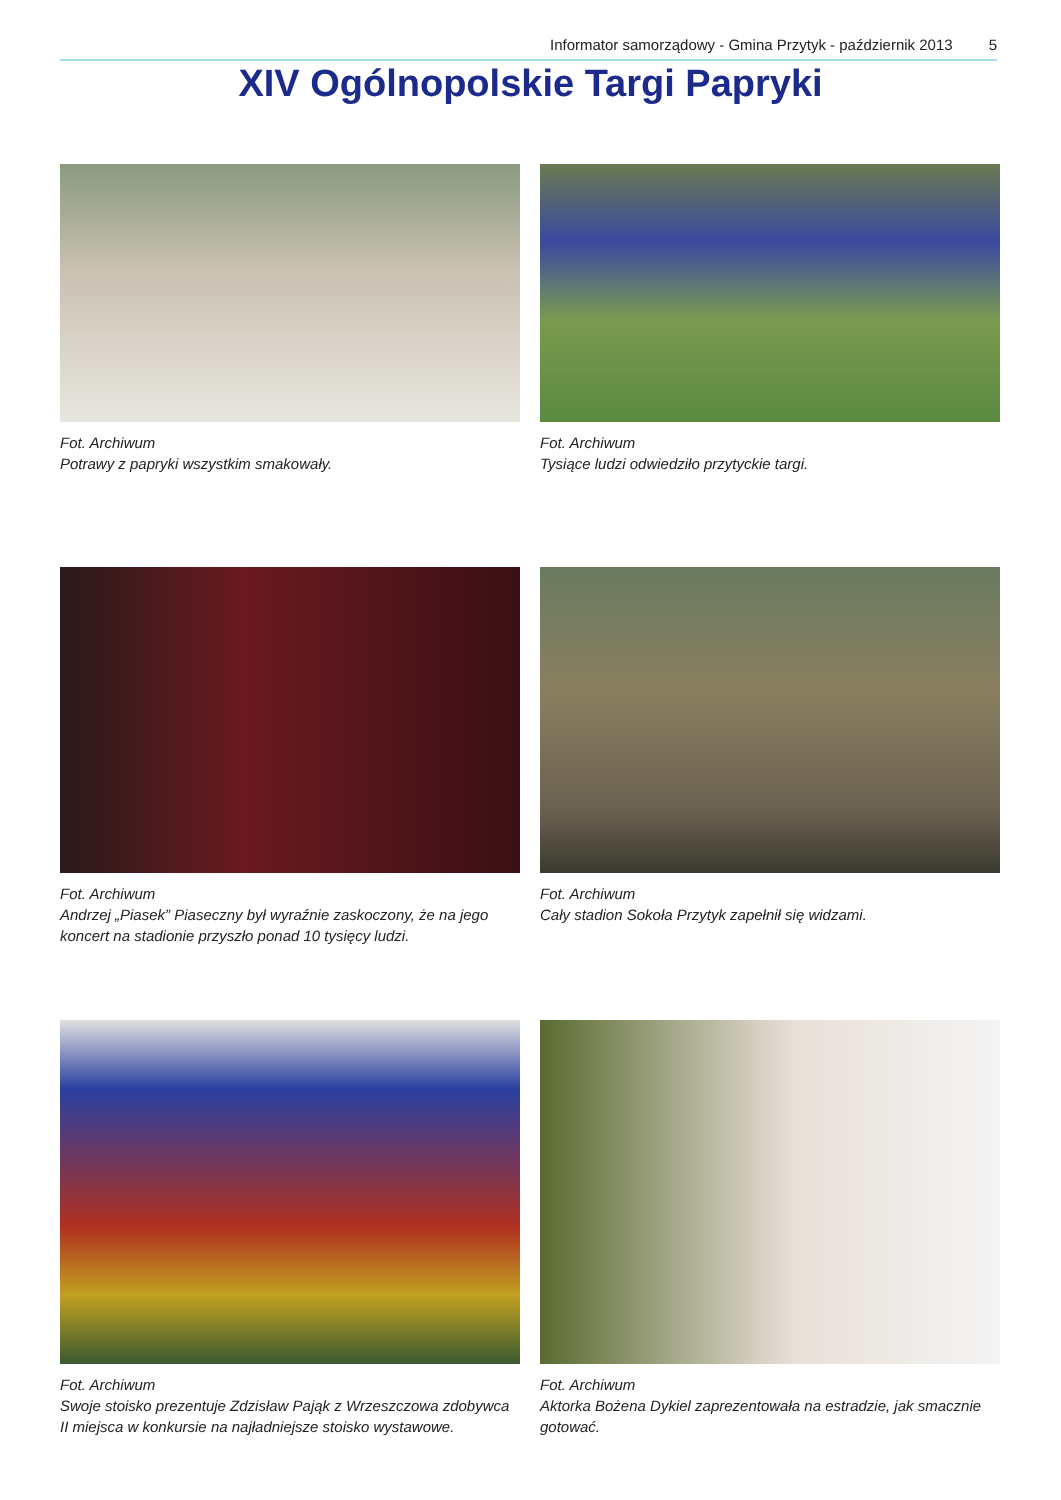Informator samorządowy - Gmina Przytyk - październik 2013 5
XIV Ogólnopolskie Targi Papryki
Fot. Archiwum
Potrawy z papryki wszystkim smakowały.
Fot. Archiwum
Tysiące ludzi odwiedziło przytyckie targi.
Fot. Archiwum
Andrzej „Piasek” Piaseczny był wyraźnie zaskoczony, że na jego koncert na stadionie przyszło ponad 10 tysięcy ludzi.
Fot. Archiwum
Cały stadion Sokoła Przytyk zapełnił się widzami.
Fot. Archiwum
Swoje stoisko prezentuje Zdzisław Pająk z Wrzeszczowa zdobywca II miejsca w konkursie na najładniejsze stoisko wystawowe.
Fot. Archiwum
Aktorka Bożena Dykiel zaprezentowała na estradzie, jak smacznie gotować.